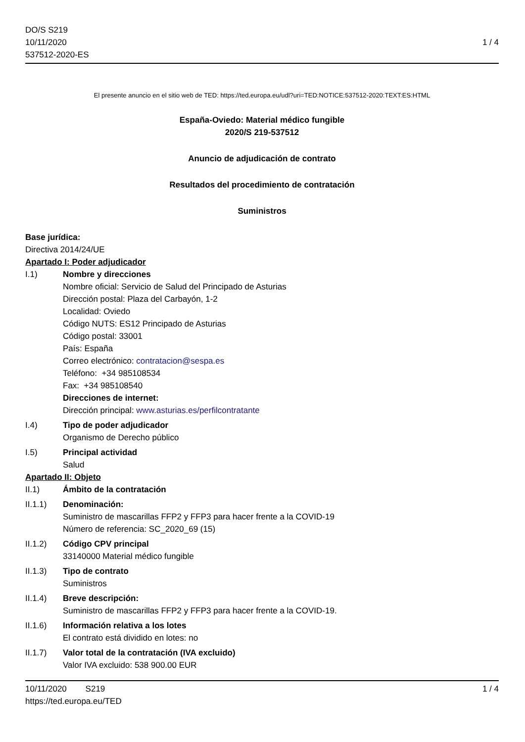DO/S S219
10/11/2020
537512-2020-ES
1 / 4
El presente anuncio en el sitio web de TED: https://ted.europa.eu/udl?uri=TED:NOTICE:537512-2020:TEXT:ES:HTML
España-Oviedo: Material médico fungible
2020/S 219-537512
Anuncio de adjudicación de contrato
Resultados del procedimiento de contratación
Suministros
Base jurídica:
Directiva 2014/24/UE
Apartado I: Poder adjudicador
I.1) Nombre y direcciones
Nombre oficial: Servicio de Salud del Principado de Asturias
Dirección postal: Plaza del Carbayón, 1-2
Localidad: Oviedo
Código NUTS: ES12 Principado de Asturias
Código postal: 33001
País: España
Correo electrónico: contratacion@sespa.es
Teléfono: +34 985108534
Fax: +34 985108540
Direcciones de internet:
Dirección principal: www.asturias.es/perfilcontratante
I.4) Tipo de poder adjudicador
Organismo de Derecho público
I.5) Principal actividad
Salud
Apartado II: Objeto
II.1) Ámbito de la contratación
II.1.1) Denominación:
Suministro de mascarillas FFP2 y FFP3 para hacer frente a la COVID-19
Número de referencia: SC_2020_69 (15)
II.1.2) Código CPV principal
33140000 Material médico fungible
II.1.3) Tipo de contrato
Suministros
II.1.4) Breve descripción:
Suministro de mascarillas FFP2 y FFP3 para hacer frente a la COVID-19.
II.1.6) Información relativa a los lotes
El contrato está dividido en lotes: no
II.1.7) Valor total de la contratación (IVA excluido)
Valor IVA excluido: 538 900.00 EUR
10/11/2020 S219 1 / 4
https://ted.europa.eu/TED